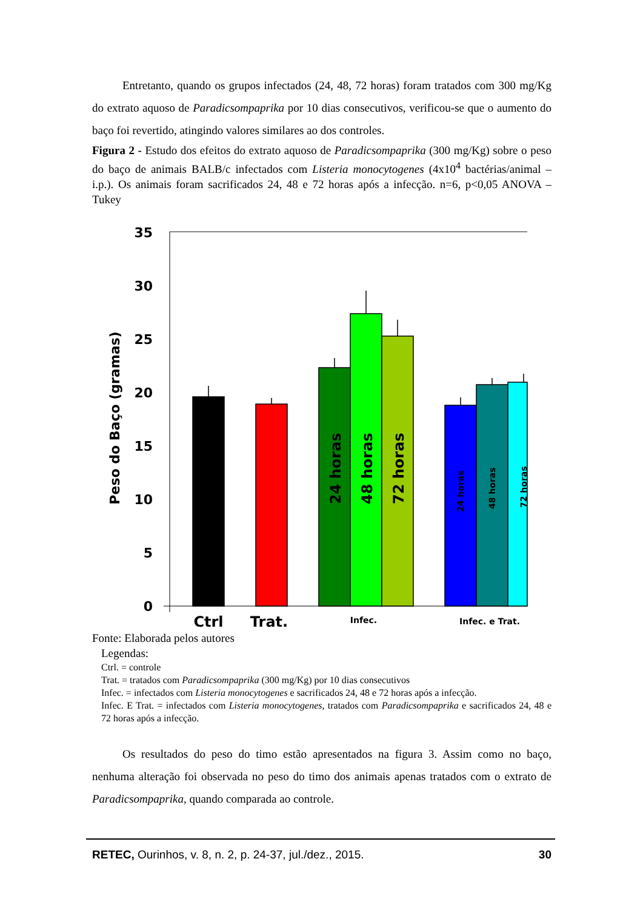Entretanto, quando os grupos infectados (24, 48, 72 horas) foram tratados com 300 mg/Kg do extrato aquoso de Paradicsompaprika por 10 dias consecutivos, verificou-se que o aumento do baço foi revertido, atingindo valores similares ao dos controles.
Figura 2 - Estudo dos efeitos do extrato aquoso de Paradicsompaprika (300 mg/Kg) sobre o peso do baço de animais BALB/c infectados com Listeria monocytogenes (4x10<sup>4</sup> bactérias/animal – i.p.). Os animais foram sacrificados 24, 48 e 72 horas após a infecção. n=6, p<0,05 ANOVA – Tukey
35
30
25
20
15
10
5
0
Peso do Baço (gramas)
24 horas
48 horas
72 horas
24 horas
48 horas
72 horas
Ctrl
Trat.
Infec.
Infec. e Trat.
Fonte: Elaborada pelos autores
Legendas:
Ctrl. = controle
Trat. = tratados com Paradicsompaprika (300 mg/Kg) por 10 dias consecutivos
Infec. = infectados com Listeria monocytogenes e sacrificados 24, 48 e 72 horas após a infecção.
Infec. E Trat. = infectados com Listeria monocytogenes, tratados com Paradicsompaprika e sacrificados 24, 48 e 72 horas após a infecção.
Os resultados do peso do timo estão apresentados na figura 3. Assim como no baço, nenhuma alteração foi observada no peso do timo dos animais apenas tratados com o extrato de Paradicsompaprika, quando comparada ao controle.
RETEC, Ourinhos, v. 8, n. 2, p. 24-37, jul./dez., 2015. 30